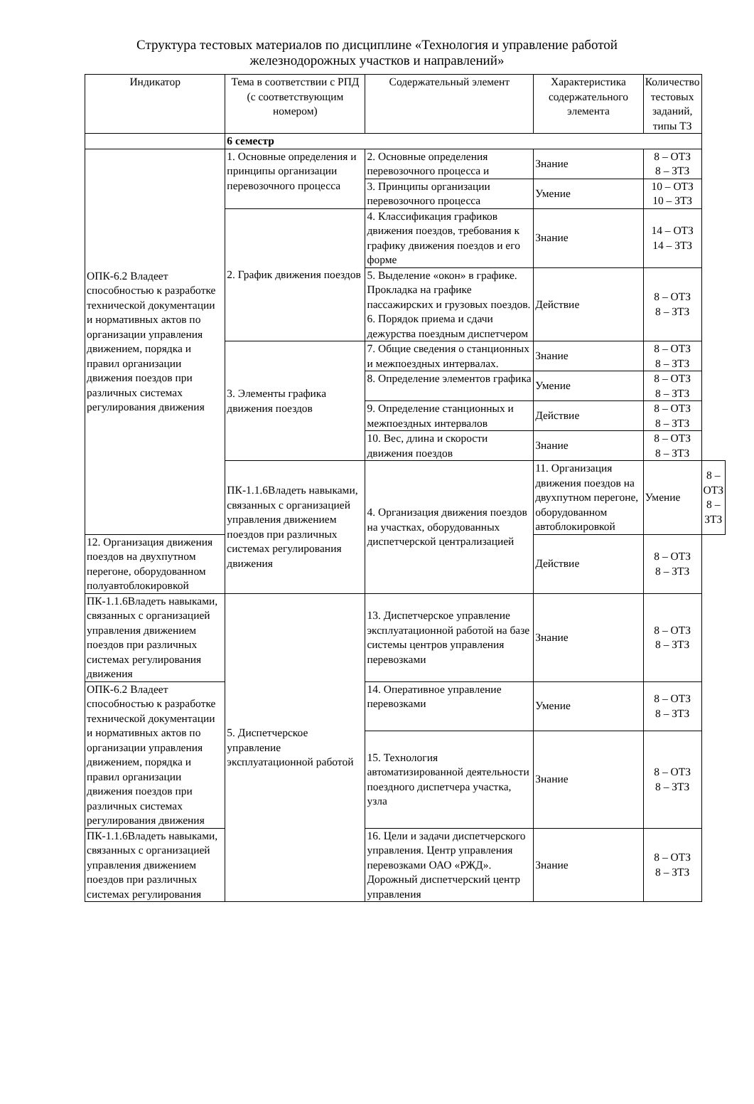Структура тестовых материалов по дисциплине «Технология и управление работой
железнодорожных участков и направлений»
| Индикатор | Тема в соответствии с РПД (с соответствующим номером) | Содержательный элемент | Характеристика содержательного элемента | Количество тестовых заданий, типы ТЗ | |
| --- | --- | --- | --- | --- | --- |
| | 6 семестр | | | | |
| ОПК-6.2 Владеет способностью к разработке технической документации и нормативных актов по организации управления движением, порядка и правил организации движения поездов при различных системах регулирования движения | 1. Основные определения и принципы организации перевозочного процесса | 2. Основные определения перевозочного процесса и | Знание | 8 – ОТЗ 8 – ЗТЗ | |
| | | 3. Принципы организации перевозочного процесса | Умение | 10 – ОТЗ 10 – ЗТЗ | |
| | 2. График движения поездов | 4. Классификация графиков движения поездов, требования к графику движения поездов и его форме | Знание | 14 – ОТЗ 14 – ЗТЗ | |
| | | 5. Выделение «окон» в графике. Прокладка на графике пассажирских и грузовых поездов. 6. Порядок приема и сдачи дежурства поездным диспетчером | Действие | 8 – ОТЗ 8 – ЗТЗ | |
| | 3. Элементы графика движения поездов | 7. Общие сведения о станционных и межпоездных интервалах. | Знание | 8 – ОТЗ 8 – ЗТЗ | |
| | | 8. Определение элементов графика | Умение | 8 – ОТЗ 8 – ЗТЗ | |
| | | 9. Определение станционных и межпоездных интервалов | Действие | 8 – ОТЗ 8 – ЗТЗ | |
| | | 10. Вес, длина и скорости движения поездов | Знание | 8 – ОТЗ 8 – ЗТЗ | |
| | ПК-1.1.6Владеть навыками, связанных с организацией управления движением поездов при различных системах регулирования движения | 4. Организация движения поездов на участках, оборудованных диспетчерской централизацией | 11. Организация движения поездов на двухпутном перегоне, оборудованном автоблокировкой | Умение | 8 – ОТЗ 8 – ЗТЗ |
| 12. Организация движения поездов на двухпутном перегоне, оборудованном полуавтоблокировкой | | | Действие | 8 – ОТЗ 8 – ЗТЗ | |
| ПК-1.1.6Владеть навыками, связанных с организацией управления движением поездов при различных системах регулирования движения | 5. Диспетчерское управление эксплуатационной работой | 13. Диспетчерское управление эксплуатационной работой на базе системы центров управления перевозками | Знание | 8 – ОТЗ 8 – ЗТЗ | |
| ОПК-6.2 Владеет способностью к разработке технической документации и нормативных актов по организации управления движением, порядка и правил организации движения поездов при различных системах регулирования движения | | 14. Оперативное управление перевозками | Умение | 8 – ОТЗ 8 – ЗТЗ | |
| | | 15. Технология автоматизированной деятельности поездного диспетчера участка, узла | Знание | 8 – ОТЗ 8 – ЗТЗ | |
| ПК-1.1.6Владеть навыками, связанных с организацией управления движением поездов при различных системах регулирования | | 16. Цели и задачи диспетчерского управления. Центр управления перевозками ОАО «РЖД». Дорожный диспетчерский центр управления | Знание | 8 – ОТЗ 8 – ЗТЗ | |